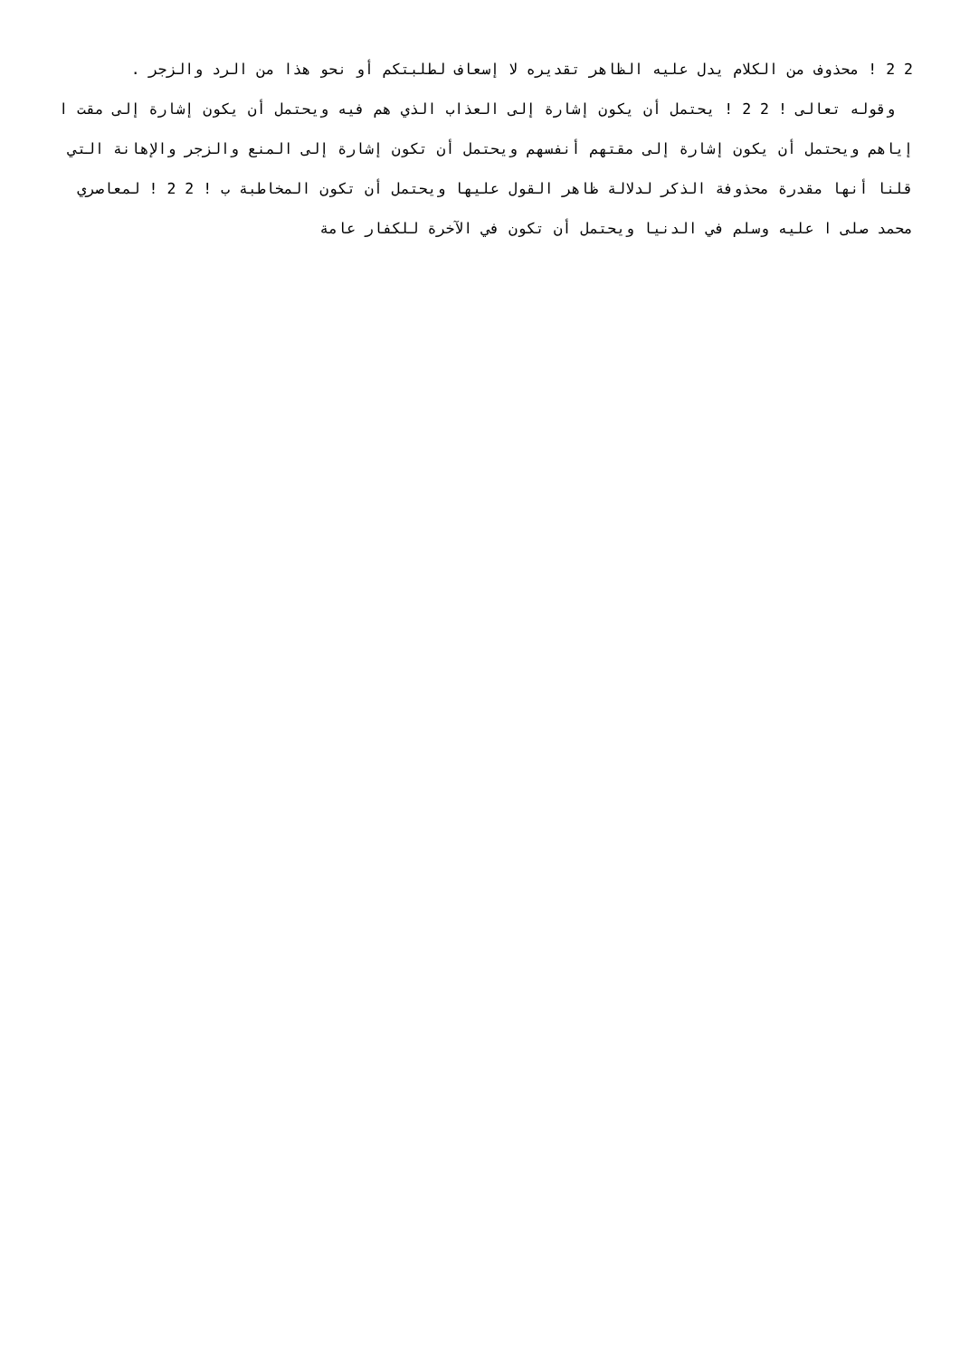2 2 ! محذوف من الكلام يدل عليه الظاهر تقديره لا إسعاف لطلبتكم أو نحو هذا من الرد والزجر .
وقوله تعالى ! 2 2 ! يحتمل أن يكون إشارة إلى العذاب الذي هم فيه ويحتمل أن يكون إشارة إلى مقت ا إياهم ويحتمل أن يكون إشارة إلى مقتهم أنفسهم ويحتمل أن تكون إشارة إلى المنع والزجر والإهانة التي قلنا أنها مقدرة محذوفة الذكر لدلالة ظاهر القول عليها ويحتمل أن تكون المخاطبة ب ! 2 2 ! لمعاصري محمد صلى ا عليه وسلم في الدنيا ويحتمل أن تكون في الآخرة للكفار عامة